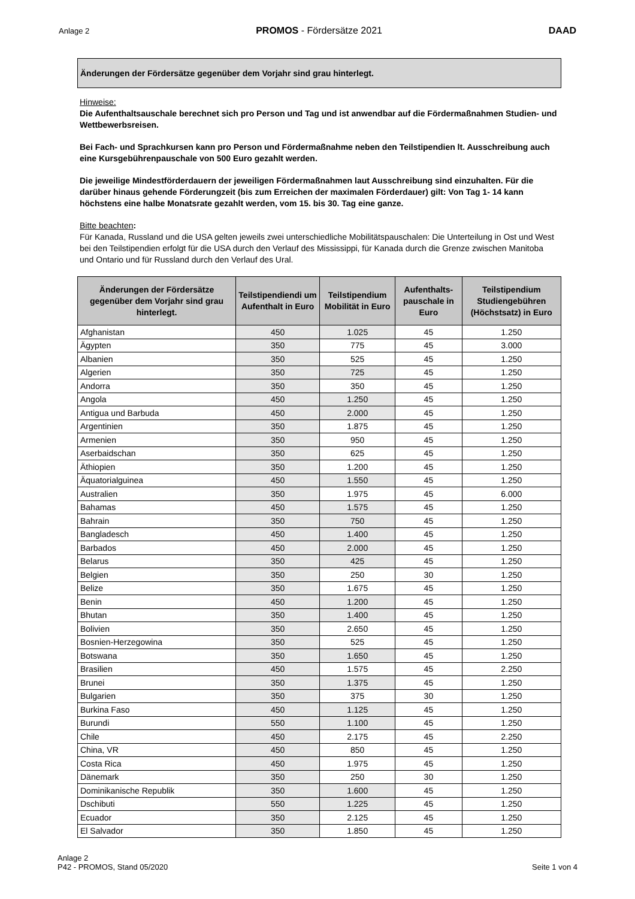Anlage 2 PROMOS - Fördersätze 2021 DAAD
Änderungen der Fördersätze gegenüber dem Vorjahr sind grau hinterlegt.
Hinweise:
Die Aufenthaltsauschale berechnet sich pro Person und Tag und ist anwendbar auf die Fördermaßnahmen Studien- und Wettbewerbsreisen.
Bei Fach- und Sprachkursen kann pro Person und Fördermaßnahme neben den Teilstipendien lt. Ausschreibung auch eine Kursgebührenpauschale von 500 Euro gezahlt werden.
Die jeweilige Mindestförderdauern der jeweiligen Fördermaßnahmen laut Ausschreibung sind einzuhalten. Für die darüber hinaus gehende Förderungzeit (bis zum Erreichen der maximalen Förderdauer) gilt: Von Tag 1- 14 kann höchstens eine halbe Monatsrate gezahlt werden, vom 15. bis 30. Tag eine ganze.
Bitte beachten:
Für Kanada, Russland und die USA gelten jeweils zwei unterschiedliche Mobilitätspauschalen: Die Unterteilung in Ost und West bei den Teilstipendien erfolgt für die USA durch den Verlauf des Mississippi, für Kanada durch die Grenze zwischen Manitoba und Ontario und für Russland durch den Verlauf des Ural.
| Änderungen der Fördersätze gegenüber dem Vorjahr sind grau hinterlegt. | Teilstipendiendi um Aufenthalt in Euro | Teilstipendium Mobilität in Euro | Aufenthalts-pauschale in Euro | Teilstipendium Studiengebühren (Höchstsatz) in Euro |
| --- | --- | --- | --- | --- |
| Afghanistan | 450 | 1.025 | 45 | 1.250 |
| Ägypten | 350 | 775 | 45 | 3.000 |
| Albanien | 350 | 525 | 45 | 1.250 |
| Algerien | 350 | 725 | 45 | 1.250 |
| Andorra | 350 | 350 | 45 | 1.250 |
| Angola | 450 | 1.250 | 45 | 1.250 |
| Antigua und Barbuda | 450 | 2.000 | 45 | 1.250 |
| Argentinien | 350 | 1.875 | 45 | 1.250 |
| Armenien | 350 | 950 | 45 | 1.250 |
| Aserbaidschan | 350 | 625 | 45 | 1.250 |
| Äthiopien | 350 | 1.200 | 45 | 1.250 |
| Äquatorialguinea | 450 | 1.550 | 45 | 1.250 |
| Australien | 350 | 1.975 | 45 | 6.000 |
| Bahamas | 450 | 1.575 | 45 | 1.250 |
| Bahrain | 350 | 750 | 45 | 1.250 |
| Bangladesch | 450 | 1.400 | 45 | 1.250 |
| Barbados | 450 | 2.000 | 45 | 1.250 |
| Belarus | 350 | 425 | 45 | 1.250 |
| Belgien | 350 | 250 | 30 | 1.250 |
| Belize | 350 | 1.675 | 45 | 1.250 |
| Benin | 450 | 1.200 | 45 | 1.250 |
| Bhutan | 350 | 1.400 | 45 | 1.250 |
| Bolivien | 350 | 2.650 | 45 | 1.250 |
| Bosnien-Herzegowina | 350 | 525 | 45 | 1.250 |
| Botswana | 350 | 1.650 | 45 | 1.250 |
| Brasilien | 450 | 1.575 | 45 | 2.250 |
| Brunei | 350 | 1.375 | 45 | 1.250 |
| Bulgarien | 350 | 375 | 30 | 1.250 |
| Burkina Faso | 450 | 1.125 | 45 | 1.250 |
| Burundi | 550 | 1.100 | 45 | 1.250 |
| Chile | 450 | 2.175 | 45 | 2.250 |
| China, VR | 450 | 850 | 45 | 1.250 |
| Costa Rica | 450 | 1.975 | 45 | 1.250 |
| Dänemark | 350 | 250 | 30 | 1.250 |
| Dominikanische Republik | 350 | 1.600 | 45 | 1.250 |
| Dschibuti | 550 | 1.225 | 45 | 1.250 |
| Ecuador | 350 | 2.125 | 45 | 1.250 |
| El Salvador | 350 | 1.850 | 45 | 1.250 |
Anlage 2
P42 - PROMOS, Stand 05/2020 Seite 1 von 4